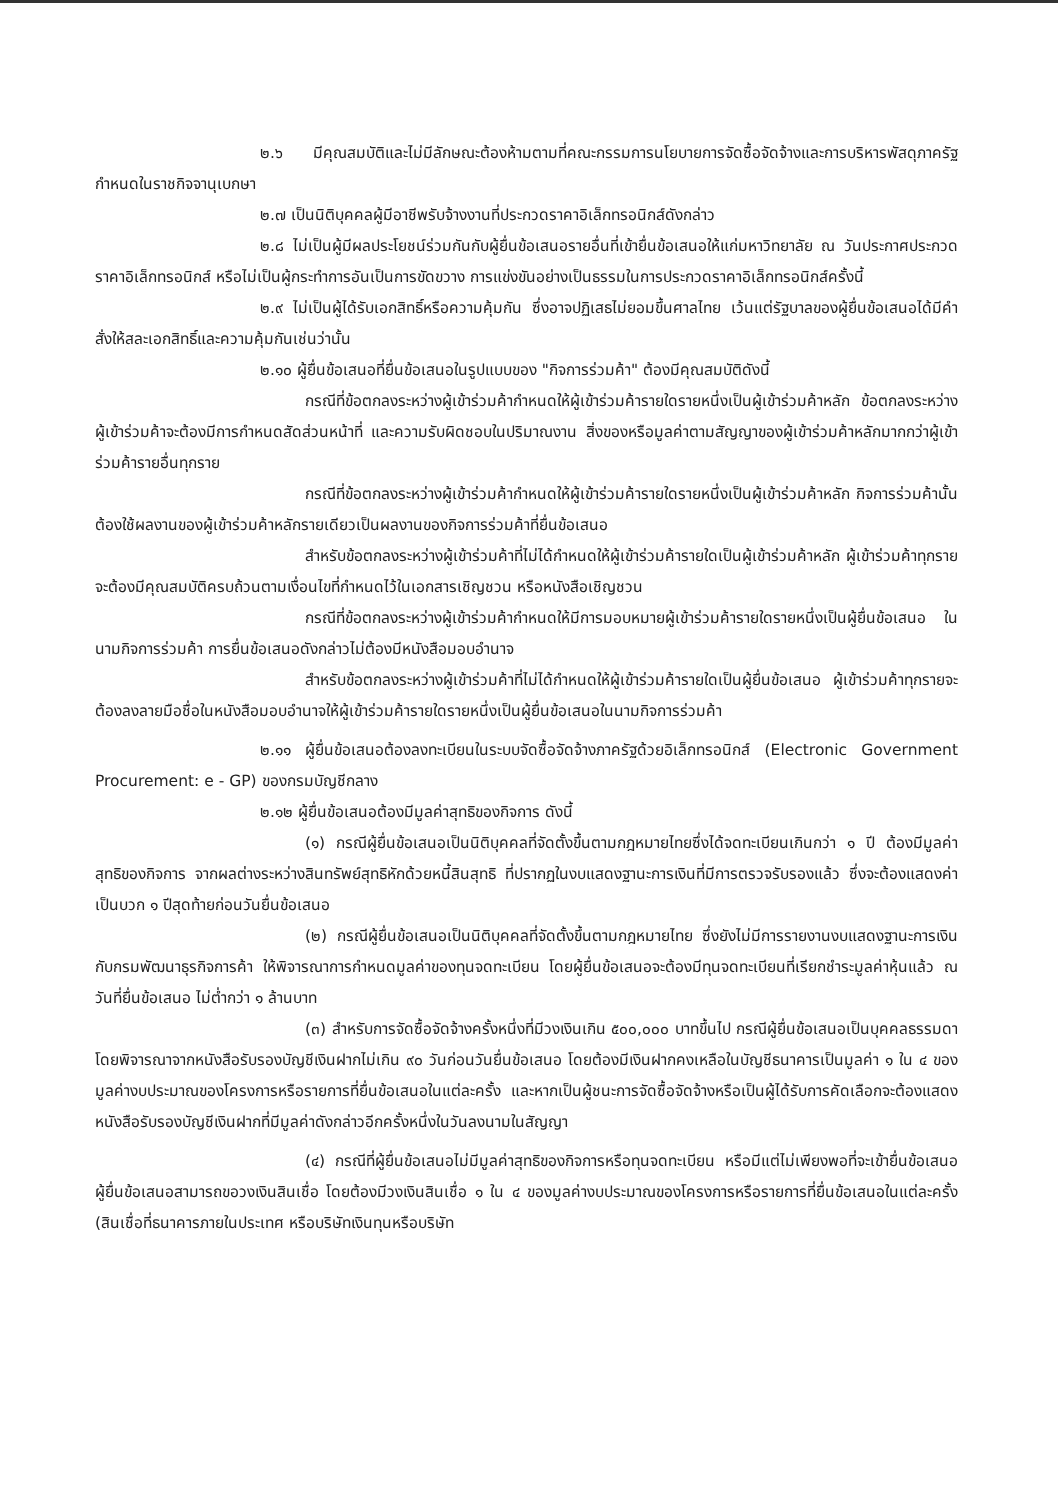๒.๖ มีคุณสมบัติและไม่มีลักษณะต้องห้ามตามที่คณะกรรมการนโยบายการจัดซื้อจัดจ้างและการบริหารพัสดุภาครัฐกำหนดในราชกิจจานุเบกษา
๒.๗ เป็นนิติบุคคลผู้มีอาชีพรับจ้างงานที่ประกวดราคาอิเล็กทรอนิกส์ดังกล่าว
๒.๘ ไม่เป็นผู้มีผลประโยชน์ร่วมกันกับผู้ยื่นข้อเสนอรายอื่นที่เข้ายื่นข้อเสนอให้แก่มหาวิทยาลัย ณ วันประกาศประกวดราคาอิเล็กทรอนิกส์ หรือไม่เป็นผู้กระทำการอันเป็นการขัดขวาง การแข่งขันอย่างเป็นธรรมในการประกวดราคาอิเล็กทรอนิกส์ครั้งนี้
๒.๙ ไม่เป็นผู้ได้รับเอกสิทธิ์หรือความคุ้มกัน ซึ่งอาจปฏิเสธไม่ยอมขึ้นศาลไทย เว้นแต่รัฐบาลของผู้ยื่นข้อเสนอได้มีคำสั่งให้สละเอกสิทธิ์และความคุ้มกันเช่นว่านั้น
๒.๑๐ ผู้ยื่นข้อเสนอที่ยื่นข้อเสนอในรูปแบบของ "กิจการร่วมค้า" ต้องมีคุณสมบัติดังนี้
กรณีที่ข้อตกลงระหว่างผู้เข้าร่วมค้ากำหนดให้ผู้เข้าร่วมค้ารายใดรายหนึ่งเป็นผู้เข้าร่วมค้าหลัก ข้อตกลงระหว่างผู้เข้าร่วมค้าจะต้องมีการกำหนดสัดส่วนหน้าที่ และความรับผิดชอบในปริมาณงาน สิ่งของหรือมูลค่าตามสัญญาของผู้เข้าร่วมค้าหลักมากกว่าผู้เข้าร่วมค้ารายอื่นทุกราย
กรณีที่ข้อตกลงระหว่างผู้เข้าร่วมค้ากำหนดให้ผู้เข้าร่วมค้ารายใดรายหนึ่งเป็นผู้เข้าร่วมค้าหลัก กิจการร่วมค้านั้นต้องใช้ผลงานของผู้เข้าร่วมค้าหลักรายเดียวเป็นผลงานของกิจการร่วมค้าที่ยื่นข้อเสนอ
สำหรับข้อตกลงระหว่างผู้เข้าร่วมค้าที่ไม่ได้กำหนดให้ผู้เข้าร่วมค้ารายใดเป็นผู้เข้าร่วมค้าหลัก ผู้เข้าร่วมค้าทุกรายจะต้องมีคุณสมบัติครบถ้วนตามเงื่อนไขที่กำหนดไว้ในเอกสารเชิญชวน หรือหนังสือเชิญชวน
กรณีที่ข้อตกลงระหว่างผู้เข้าร่วมค้ากำหนดให้มีการมอบหมายผู้เข้าร่วมค้ารายใดรายหนึ่งเป็นผู้ยื่นข้อเสนอ ในนามกิจการร่วมค้า การยื่นข้อเสนอดังกล่าวไม่ต้องมีหนังสือมอบอำนาจ
สำหรับข้อตกลงระหว่างผู้เข้าร่วมค้าที่ไม่ได้กำหนดให้ผู้เข้าร่วมค้ารายใดเป็นผู้ยื่นข้อเสนอ ผู้เข้าร่วมค้าทุกรายจะต้องลงลายมือชื่อในหนังสือมอบอำนาจให้ผู้เข้าร่วมค้ารายใดรายหนึ่งเป็นผู้ยื่นข้อเสนอในนามกิจการร่วมค้า
๒.๑๑ ผู้ยื่นข้อเสนอต้องลงทะเบียนในระบบจัดซื้อจัดจ้างภาครัฐด้วยอิเล็กทรอนิกส์ (Electronic Government Procurement: e - GP) ของกรมบัญชีกลาง
๒.๑๒ ผู้ยื่นข้อเสนอต้องมีมูลค่าสุทธิของกิจการ ดังนี้
(๑) กรณีผู้ยื่นข้อเสนอเป็นนิติบุคคลที่จัดตั้งขึ้นตามกฎหมายไทยซึ่งได้จดทะเบียนเกินกว่า ๑ ปี ต้องมีมูลค่าสุทธิของกิจการ จากผลต่างระหว่างสินทรัพย์สุทธิหักด้วยหนี้สินสุทธิ ที่ปรากฏในงบแสดงฐานะการเงินที่มีการตรวจรับรองแล้ว ซึ่งจะต้องแสดงค่าเป็นบวก ๑ ปีสุดท้ายก่อนวันยื่นข้อเสนอ
(๒) กรณีผู้ยื่นข้อเสนอเป็นนิติบุคคลที่จัดตั้งขึ้นตามกฎหมายไทย ซึ่งยังไม่มีการรายงานงบแสดงฐานะการเงินกับกรมพัฒนาธุรกิจการค้า ให้พิจารณาการกำหนดมูลค่าของทุนจดทะเบียน โดยผู้ยื่นข้อเสนอจะต้องมีทุนจดทะเบียนที่เรียกชำระมูลค่าหุ้นแล้ว ณ วันที่ยื่นข้อเสนอ ไม่ต่ำกว่า ๑ ล้านบาท
(๓) สำหรับการจัดซื้อจัดจ้างครั้งหนึ่งที่มีวงเงินเกิน ๕๐๐,๐๐๐ บาทขึ้นไป กรณีผู้ยื่นข้อเสนอเป็นบุคคลธรรมดา โดยพิจารณาจากหนังสือรับรองบัญชีเงินฝากไม่เกิน ๙๐ วันก่อนวันยื่นข้อเสนอ โดยต้องมีเงินฝากคงเหลือในบัญชีธนาคารเป็นมูลค่า ๑ ใน ๔ ของมูลค่างบประมาณของโครงการหรือรายการที่ยื่นข้อเสนอในแต่ละครั้ง และหากเป็นผู้ชนะการจัดซื้อจัดจ้างหรือเป็นผู้ได้รับการคัดเลือกจะต้องแสดงหนังสือรับรองบัญชีเงินฝากที่มีมูลค่าดังกล่าวอีกครั้งหนึ่งในวันลงนามในสัญญา
(๔) กรณีที่ผู้ยื่นข้อเสนอไม่มีมูลค่าสุทธิของกิจการหรือทุนจดทะเบียน หรือมีแต่ไม่เพียงพอที่จะเข้ายื่นข้อเสนอ ผู้ยื่นข้อเสนอสามารถขอวงเงินสินเชื่อ โดยต้องมีวงเงินสินเชื่อ ๑ ใน ๔ ของมูลค่างบประมาณของโครงการหรือรายการที่ยื่นข้อเสนอในแต่ละครั้ง (สินเชื่อที่ธนาคารภายในประเทศ หรือบริษัทเงินทุนหรือบริษัท